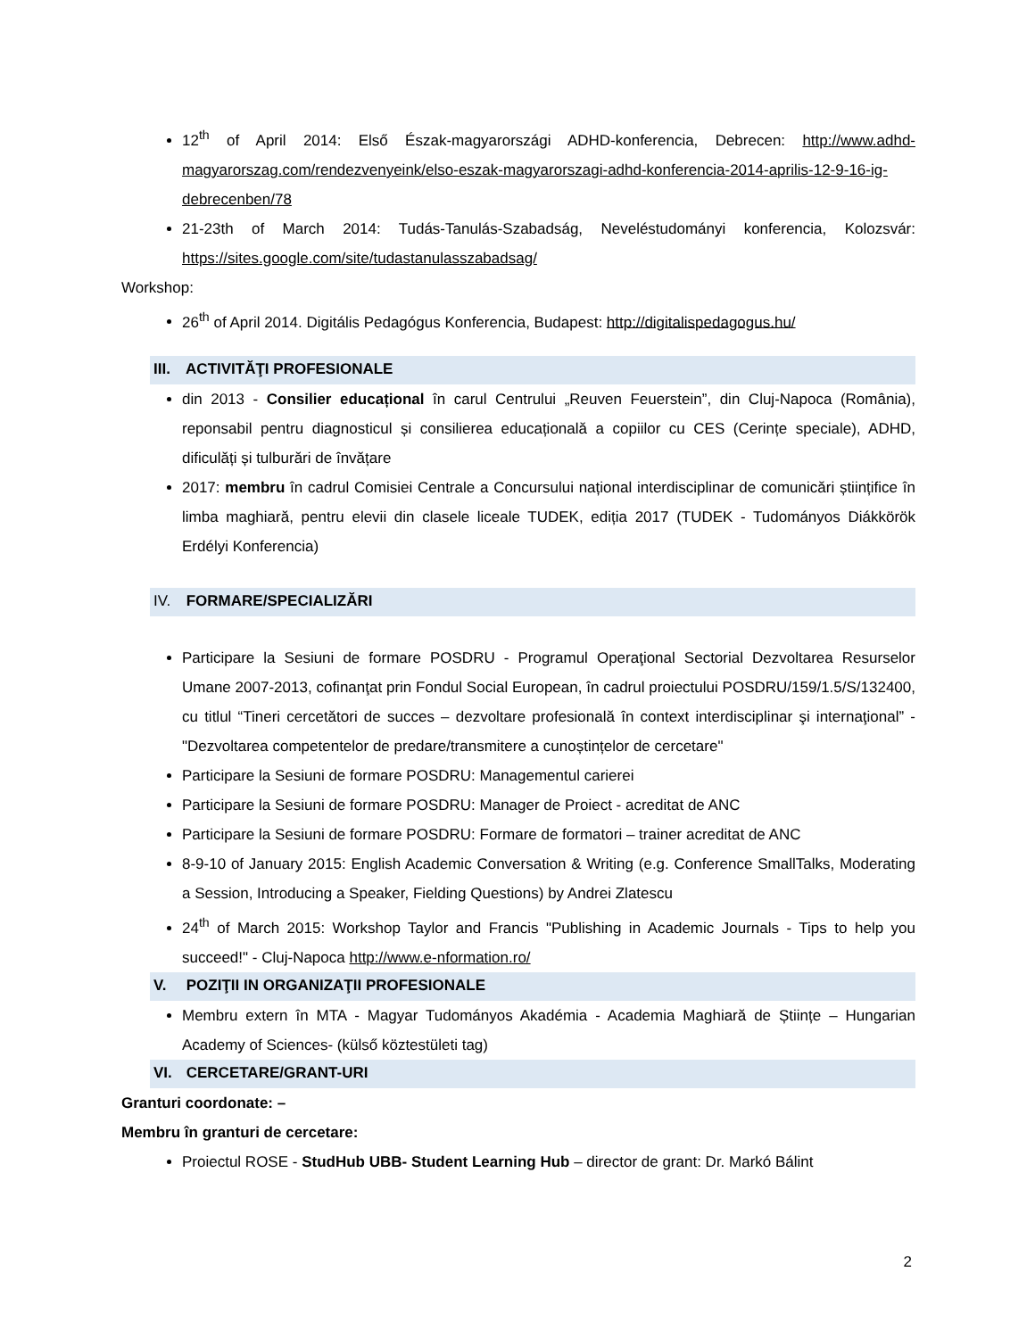12<sup>th</sup> of April 2014: Első Észak-magyarországi ADHD-konferencia, Debrecen: http://www.adhd-magyarorszag.com/rendezvenyeink/elso-eszak-magyarorszagi-adhd-konferencia-2014-aprilis-12-9-16-ig-debrecenben/78
21-23th of March 2014: Tudás-Tanulás-Szabadság, Neveléstudományi konferencia, Kolozsvár: https://sites.google.com/site/tudastanulasszabadsag/
Workshop:
26<sup>th</sup> of April 2014. Digitális Pedagógus Konferencia, Budapest: http://digitalispedagogus.hu/
III. ACTIVITĂŢI PROFESIONALE
din 2013 - Consilier educațional în carul Centrului „Reuven Feuerstein”, din Cluj-Napoca (România), reponsabil pentru diagnosticul și consilierea educațională a copiilor cu CES (Cerințe speciale), ADHD, dificulăți și tulburări de învățare
2017: membru în cadrul Comisiei Centrale a Concursului național interdisciplinar de comunicări științifice în limba maghiară, pentru elevii din clasele liceale TUDEK, ediția 2017 (TUDEK - Tudományos Diákkörök Erdélyi Konferencia)
IV. FORMARE/SPECIALIZĂRI
Participare la Sesiuni de formare POSDRU - Programul Operaţional Sectorial Dezvoltarea Resurselor Umane 2007-2013, cofinanţat prin Fondul Social European, în cadrul proiectului POSDRU/159/1.5/S/132400, cu titlul “Tineri cercetători de succes – dezvoltare profesională în context interdisciplinar şi internaţional” - "Dezvoltarea competentelor de predare/transmitere a cunoștințelor de cercetare"
Participare la Sesiuni de formare POSDRU: Managementul carierei
Participare la Sesiuni de formare POSDRU: Manager de Proiect - acreditat de ANC
Participare la Sesiuni de formare POSDRU: Formare de formatori – trainer acreditat de ANC
8-9-10 of January 2015: English Academic Conversation & Writing (e.g. Conference SmallTalks, Moderating a Session, Introducing a Speaker, Fielding Questions) by Andrei Zlatescu
24<sup>th</sup> of March 2015: Workshop Taylor and Francis "Publishing in Academic Journals - Tips to help you succeed!" - Cluj-Napoca http://www.e-nformation.ro/
V. POZIŢII IN ORGANIZAŢII PROFESIONALE
Membru extern în MTA - Magyar Tudományos Akadémia - Academia Maghiară de Științe – Hungarian Academy of Sciences- (külső köztestületi tag)
VI. CERCETARE/GRANT-URI
Granturi coordonate: –
Membru în granturi de cercetare:
Proiectul ROSE - StudHub UBB- Student Learning Hub – director de grant: Dr. Markó Bálint
2